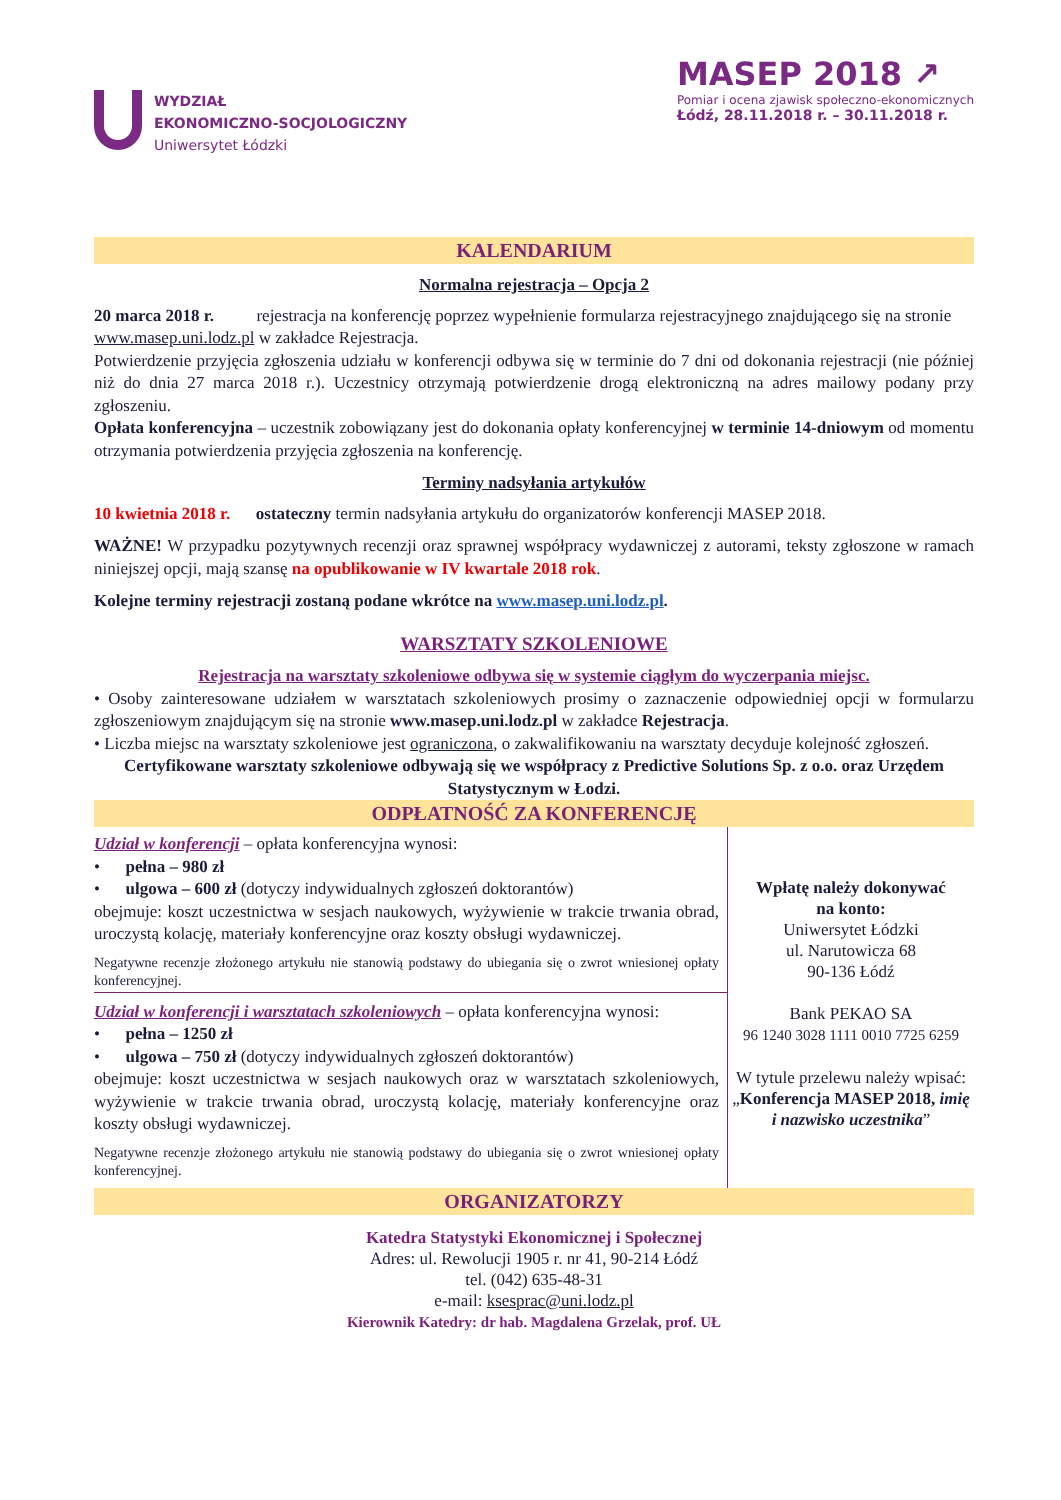WYDZIAŁ
EKONOMICZNO-SOCJOLOGICZNY
Uniwersytet Łódzki
MASEP 2018 ↗
Pomiar i ocena zjawisk społeczno-ekonomicznych
Łódź, 28.11.2018 r. – 30.11.2018 r.
KALENDARIUM
Normalna rejestracja – Opcja 2
20 marca 2018 r. rejestracja na konferencję poprzez wypełnienie formularza rejestracyjnego znajdującego się na stronie www.masep.uni.lodz.pl w zakładce Rejestracja.
Potwierdzenie przyjęcia zgłoszenia udziału w konferencji odbywa się w terminie do 7 dni od dokonania rejestracji (nie później niż do dnia 27 marca 2018 r.). Uczestnicy otrzymają potwierdzenie drogą elektroniczną na adres mailowy podany przy zgłoszeniu.
Opłata konferencyjna – uczestnik zobowiązany jest do dokonania opłaty konferencyjnej w terminie 14-dniowym od momentu otrzymania potwierdzenia przyjęcia zgłoszenia na konferencję.
Terminy nadsyłania artykułów
10 kwietnia 2018 r. ostateczny termin nadsyłania artykułu do organizatorów konferencji MASEP 2018.
WAŻNE! W przypadku pozytywnych recenzji oraz sprawnej współpracy wydawniczej z autorami, teksty zgłoszone w ramach niniejszej opcji, mają szansę na opublikowanie w IV kwartale 2018 rok.
Kolejne terminy rejestracji zostaną podane wkrótce na www.masep.uni.lodz.pl.
WARSZTATY SZKOLENIOWE
Rejestracja na warsztaty szkoleniowe odbywa się w systemie ciągłym do wyczerpania miejsc.
• Osoby zainteresowane udziałem w warsztatach szkoleniowych prosimy o zaznaczenie odpowiedniej opcji w formularzu zgłoszeniowym znajdującym się na stronie www.masep.uni.lodz.pl w zakładce Rejestracja.
• Liczba miejsc na warsztaty szkoleniowe jest ograniczona, o zakwalifikowaniu na warsztaty decyduje kolejność zgłoszeń.
Certyfikowane warsztaty szkoleniowe odbywają się we współpracy z Predictive Solutions Sp. z o.o. oraz Urzędem Statystycznym w Łodzi.
ODPŁATNOŚĆ ZA KONFERENCJĘ
| Udział w konferencji – opłata konferencyjna wynosi: • pełna – 980 zł • ulgowa – 600 zł (dotyczy indywidualnych zgłoszeń doktorantów) obejmuje: koszt uczestnictwa w sesjach naukowych, wyżywienie w trakcie trwania obrad, uroczystą kolację, materiały konferencyjne oraz koszty obsługi wydawniczej. Negatywne recenzje złożonego artykułu nie stanowią podstawy do ubiegania się o zwrot wniesionej opłaty konferencyjnej. | Wpłatę należy dokonywać na konto: Uniwersytet Łódzki ul. Narutowicza 68 90-136 Łódź Bank PEKAO SA 96 1240 3028 1111 0010 7725 6259 W tytule przelewu należy wpisać: „ Konferencja MASEP 2018, imię i nazwisko uczestnika ” |
| Udział w konferencji i warsztatach szkoleniowych – opłata konferencyjna wynosi: • pełna – 1250 zł • ulgowa – 750 zł (dotyczy indywidualnych zgłoszeń doktorantów) obejmuje: koszt uczestnictwa w sesjach naukowych oraz w warsztatach szkoleniowych, wyżywienie w trakcie trwania obrad, uroczystą kolację, materiały konferencyjne oraz koszty obsługi wydawniczej. Negatywne recenzje złożonego artykułu nie stanowią podstawy do ubiegania się o zwrot wniesionej opłaty konferencyjnej. | |
ORGANIZATORZY
Katedra Statystyki Ekonomicznej i Społecznej
Adres: ul. Rewolucji 1905 r. nr 41, 90-214 Łódź
tel. (042) 635-48-31
e-mail: ksesprac@uni.lodz.pl
Kierownik Katedry: dr hab. Magdalena Grzelak, prof. UŁ